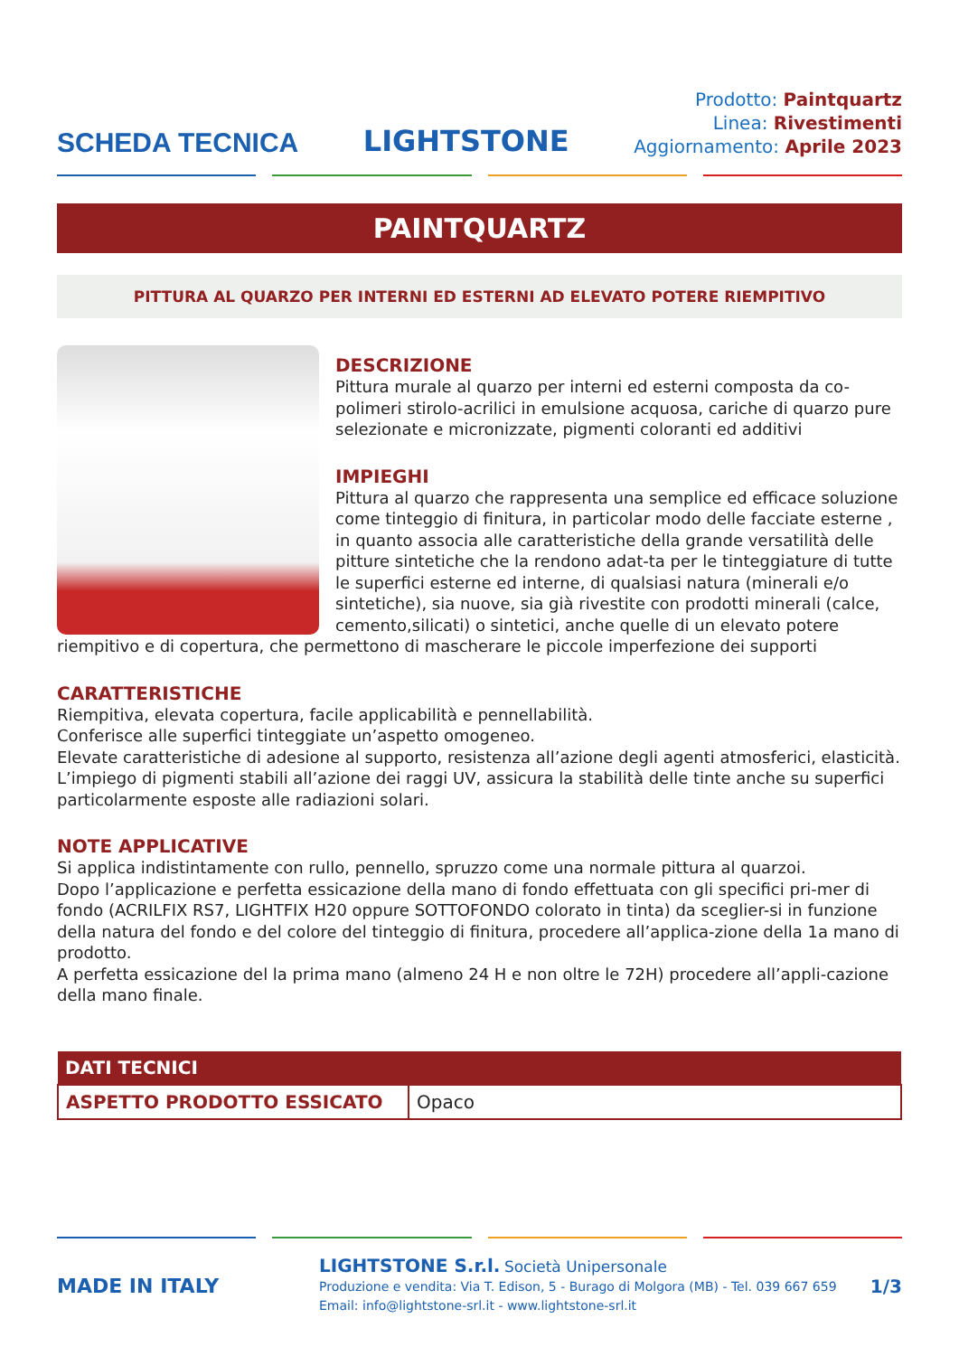SCHEDA TECNICA
LIGHTSTONE
Prodotto: Paintquartz
Linea: Rivestimenti
Aggiornamento: Aprile 2023
PAINTQUARTZ
PITTURA AL QUARZO PER INTERNI ED ESTERNI AD ELEVATO POTERE RIEMPITIVO
DESCRIZIONE
Pittura murale al quarzo per interni ed esterni composta da co-polimeri stirolo-acrilici in emulsione acquosa, cariche di quarzo pure selezionate e micronizzate, pigmenti coloranti ed additivi
IMPIEGHI
Pittura al quarzo che rappresenta una semplice ed efficace soluzione come tinteggio di finitura, in particolar modo delle facciate esterne , in quanto associa alle caratteristiche della grande versatilità delle pitture sintetiche che la rendono adat-ta per le tinteggiature di tutte le superfici esterne ed interne, di qualsiasi natura (minerali e/o sintetiche), sia nuove, sia già rivestite con prodotti minerali (calce, cemento,silicati) o sintetici, anche quelle di un elevato potere riempitivo e di copertura, che permettono di mascherare le piccole imperfezione dei supporti
CARATTERISTICHE
Riempitiva, elevata copertura, facile applicabilità e pennellabilità.
Conferisce alle superfici tinteggiate un’aspetto omogeneo.
Elevate caratteristiche di adesione al supporto, resistenza all’azione degli agenti atmosferici, elasticità.
L’impiego di pigmenti stabili all’azione dei raggi UV, assicura la stabilità delle tinte anche su superfici particolarmente esposte alle radiazioni solari.
NOTE APPLICATIVE
Si applica indistintamente con rullo, pennello, spruzzo come una normale pittura al quarzoi.
Dopo l’applicazione e perfetta essicazione della mano di fondo effettuata con gli specifici pri-mer di fondo (ACRILFIX RS7, LIGHTFIX H20 oppure SOTTOFONDO colorato in tinta) da sceglier-si in funzione della natura del fondo e del colore del tinteggio di finitura, procedere all’applica-zione della 1a mano di prodotto.
A perfetta essicazione del la prima mano (almeno 24 H e non oltre le 72H) procedere all’appli-cazione della mano finale.
| DATI TECNICI | |
| --- | --- |
| ASPETTO PRODOTTO ESSICATO | Opaco |
MADE IN ITALY
LIGHTSTONE S.r.l. Società Unipersonale
Produzione e vendita: Via T. Edison, 5 - Burago di Molgora (MB) - Tel. 039 667 659
Email: info@lightstone-srl.it - www.lightstone-srl.it
1/3